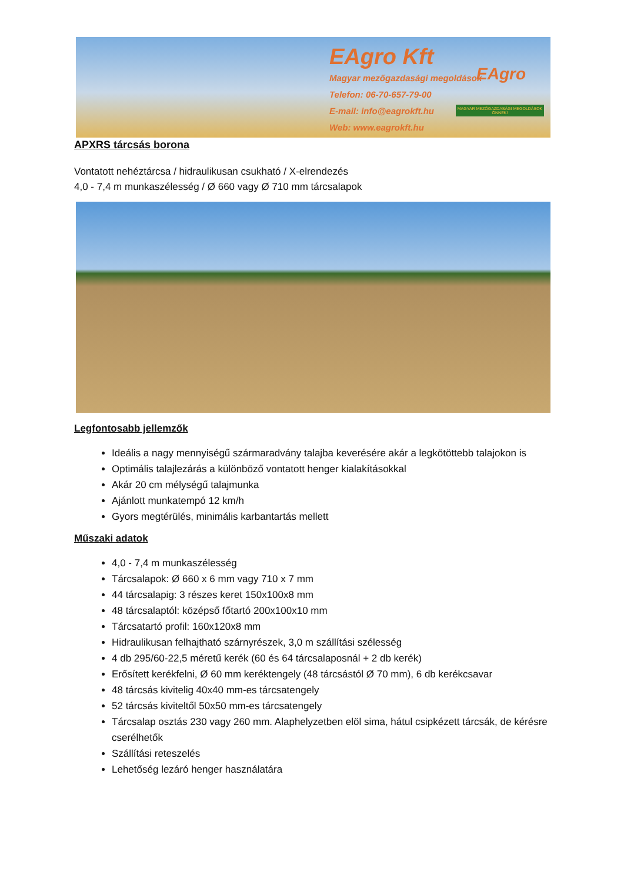EAgro Kft
Magyar mezőgazdasági megoldások
Telefon: 06-70-657-79-00
E-mail: info@eagrokft.hu
Web: www.eagrokft.hu
EAgro
MAGYAR MEZŐGAZDASÁGI MEGOLDÁSOK ÖNNEK!
APXRS tárcsás borona
Vontatott nehéztárcsa / hidraulikusan csukható / X-elrendezés
4,0 - 7,4 m munkaszélesség / Ø 660 vagy Ø 710 mm tárcsalapok
Legfontosabb jellemzők
Ideális a nagy mennyiségű szármaradvány talajba keverésére akár a legkötöttebb talajokon is
Optimális talajlezárás a különböző vontatott henger kialakításokkal
Akár 20 cm mélységű talajmunka
Ajánlott munkatempó 12 km/h
Gyors megtérülés, minimális karbantartás mellett
Műszaki adatok
4,0 - 7,4 m munkaszélesség
Tárcsalapok: Ø 660 x 6 mm vagy 710 x 7 mm
44 tárcsalapig: 3 részes keret 150x100x8 mm
48 tárcsalaptól: középső főtartó 200x100x10 mm
Tárcsatartó profil: 160x120x8 mm
Hidraulikusan felhajtható szárnyrészek, 3,0 m szállítási szélesség
4 db 295/60-22,5 méretű kerék (60 és 64 tárcsalaposnál + 2 db kerék)
Erősített kerékfelni, Ø 60 mm keréktengely (48 tárcsástól Ø 70 mm), 6 db kerékcsavar
48 tárcsás kivitelig 40x40 mm-es tárcsatengely
52 tárcsás kiviteltől 50x50 mm-es tárcsatengely
Tárcsalap osztás 230 vagy 260 mm. Alaphelyzetben elöl sima, hátul csipkézett tárcsák, de kérésre cserélhetők
Szállítási reteszelés
Lehetőség lezáró henger használatára